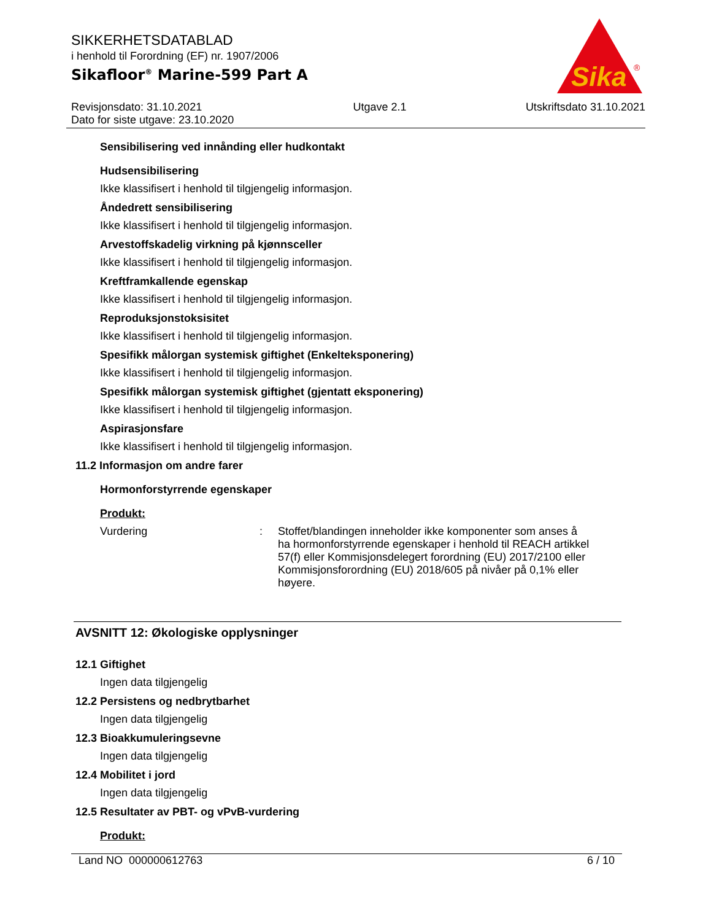SIKKERHETSDATABLAD
i henhold til Forordning (EF) nr. 1907/2006
Sikafloor<sup>®</sup> Marine-599 Part A
Sika
®
Revisjonsdato: 31.10.2021
Dato for siste utgave: 23.10.2020
Utgave 2.1 Utskriftsdato 31.10.2021
Sensibilisering ved innånding eller hudkontakt
Hudsensibilisering
Ikke klassifisert i henhold til tilgjengelig informasjon.
Åndedrett sensibilisering
Ikke klassifisert i henhold til tilgjengelig informasjon.
Arvestoffskadelig virkning på kjønnsceller
Ikke klassifisert i henhold til tilgjengelig informasjon.
Kreftframkallende egenskap
Ikke klassifisert i henhold til tilgjengelig informasjon.
Reproduksjonstoksisitet
Ikke klassifisert i henhold til tilgjengelig informasjon.
Spesifikk målorgan systemisk giftighet (Enkelteksponering)
Ikke klassifisert i henhold til tilgjengelig informasjon.
Spesifikk målorgan systemisk giftighet (gjentatt eksponering)
Ikke klassifisert i henhold til tilgjengelig informasjon.
Aspirasjonsfare
Ikke klassifisert i henhold til tilgjengelig informasjon.
11.2 Informasjon om andre farer
Hormonforstyrrende egenskaper
Produkt:
Vurdering : Stoffet/blandingen inneholder ikke komponenter som anses å ha hormonforstyrrende egenskaper i henhold til REACH artikkel 57(f) eller Kommisjonsdelegert forordning (EU) 2017/2100 eller Kommisjonsforordning (EU) 2018/605 på nivåer på 0,1% eller høyere.
AVSNITT 12: Økologiske opplysninger
12.1 Giftighet
Ingen data tilgjengelig
12.2 Persistens og nedbrytbarhet
Ingen data tilgjengelig
12.3 Bioakkumuleringsevne
Ingen data tilgjengelig
12.4 Mobilitet i jord
Ingen data tilgjengelig
12.5 Resultater av PBT- og vPvB-vurdering
Produkt:
Land NO 000000612763 6 / 10